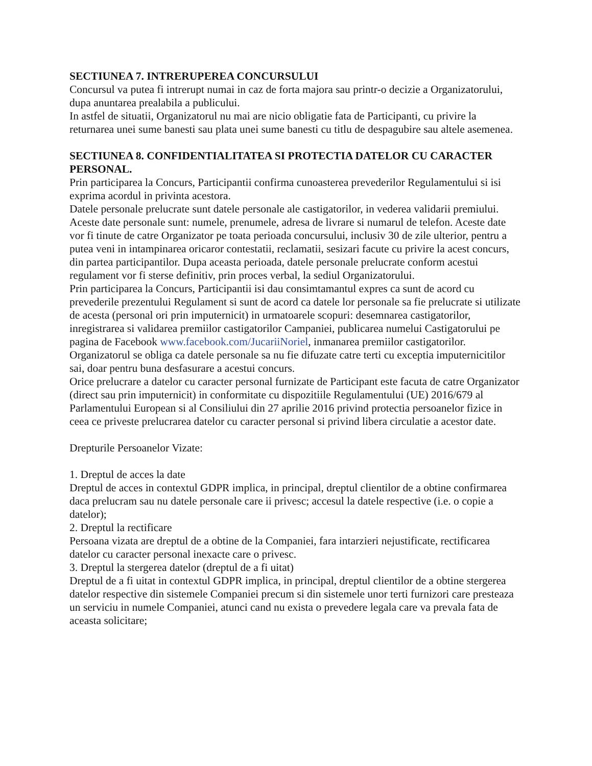SECTIUNEA 7. INTRERUPEREA CONCURSULUI
Concursul va putea fi intrerupt numai in caz de forta majora sau printr-o decizie a Organizatorului, dupa anuntarea prealabila a publicului.
In astfel de situatii, Organizatorul nu mai are nicio obligatie fata de Participanti, cu privire la returnarea unei sume banesti sau plata unei sume banesti cu titlu de despagubire sau altele asemenea.
SECTIUNEA 8. CONFIDENTIALITATEA SI PROTECTIA DATELOR CU CARACTER PERSONAL.
Prin participarea la Concurs, Participantii confirma cunoasterea prevederilor Regulamentului si isi exprima acordul in privinta acestora.
Datele personale prelucrate sunt datele personale ale castigatorilor, in vederea validarii premiului. Aceste date personale sunt: numele, prenumele, adresa de livrare si numarul de telefon. Aceste date vor fi tinute de catre Organizator pe toata perioada concursului, inclusiv 30 de zile ulterior, pentru a putea veni in intampinarea oricaror contestatii, reclamatii, sesizari facute cu privire la acest concurs, din partea participantilor. Dupa aceasta perioada, datele personale prelucrate conform acestui regulament vor fi sterse definitiv, prin proces verbal, la sediul Organizatorului.
Prin participarea la Concurs, Participantii isi dau consimtamantul expres ca sunt de acord cu prevederile prezentului Regulament si sunt de acord ca datele lor personale sa fie prelucrate si utilizate de acesta (personal ori prin imputernicit) in urmatoarele scopuri: desemnarea castigatorilor, inregistrarea si validarea premiilor castigatorilor Campaniei, publicarea numelui Castigatorului pe pagina de Facebook www.facebook.com/JucariiNoriel, inmanarea premiilor castigatorilor.
Organizatorul se obliga ca datele personale sa nu fie difuzate catre terti cu exceptia imputernicitilor sai, doar pentru buna desfasurare a acestui concurs.
Orice prelucrare a datelor cu caracter personal furnizate de Participant este facuta de catre Organizator (direct sau prin imputernicit) in conformitate cu dispozitiile Regulamentului (UE) 2016/679 al Parlamentului European si al Consiliului din 27 aprilie 2016 privind protectia persoanelor fizice in ceea ce priveste prelucrarea datelor cu caracter personal si privind libera circulatie a acestor date.
Drepturile Persoanelor Vizate:
1. Dreptul de acces la date
Dreptul de acces in contextul GDPR implica, in principal, dreptul clientilor de a obtine confirmarea daca prelucram sau nu datele personale care ii privesc; accesul la datele respective (i.e. o copie a datelor);
2. Dreptul la rectificare
Persoana vizata are dreptul de a obtine de la Companiei, fara intarzieri nejustificate, rectificarea datelor cu caracter personal inexacte care o privesc.
3. Dreptul la stergerea datelor (dreptul de a fi uitat)
Dreptul de a fi uitat in contextul GDPR implica, in principal, dreptul clientilor de a obtine stergerea datelor respective din sistemele Companiei precum si din sistemele unor terti furnizori care presteaza un serviciu in numele Companiei, atunci cand nu exista o prevedere legala care va prevala fata de aceasta solicitare;